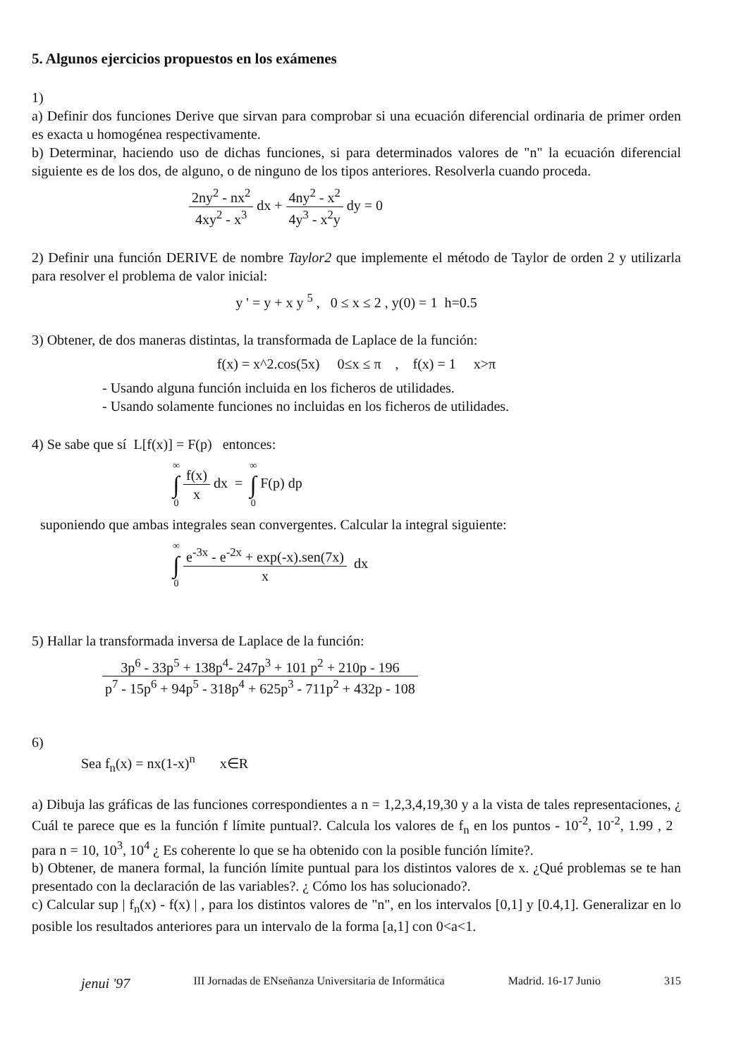5. Algunos ejercicios propuestos en los exámenes
1)
a) Definir dos funciones Derive que sirvan para comprobar si una ecuación diferencial ordinaria de primer orden es exacta u homogénea respectivamente.
b) Determinar, haciendo uso de dichas funciones, si para determinados valores de "n" la ecuación diferencial siguiente es de los dos, de alguno, o de ninguno de los tipos anteriores. Resolverla cuando proceda.
2ny<sup>2</sup> - nx<sup>2</sup> 4xy<sup>2</sup> - x<sup>3</sup> dx + 4ny<sup>2</sup> - x<sup>2</sup> 4y<sup>3</sup> - x<sup>2</sup>y dy = 0
2) Definir una función DERIVE de nombre Taylor2 que implemente el método de Taylor de orden 2 y utilizarla para resolver el problema de valor inicial:
y ' = y + x y <sup>5</sup> , 0 ≤ x ≤ 2 , y(0) = 1 h=0.5
3) Obtener, de dos maneras distintas, la transformada de Laplace de la función:
f(x) = x^2.cos(5x) 0≤x ≤ π , f(x) = 1 x>π
- Usando alguna función incluida en los ficheros de utilidades.
- Usando solamente funciones no incluidas en los ficheros de utilidades.
4) Se sabe que sí L[f(x)] = F(p) entonces:
∞ ∫ 0 f(x) x dx = ∞ ∫ 0 F(p) dp
suponiendo que ambas integrales sean convergentes. Calcular la integral siguiente:
∞ ∫ 0 e<sup>-3x</sup> - e<sup>-2x</sup> + exp(-x).sen(7x) x dx
5) Hallar la transformada inversa de Laplace de la función:
3p<sup>6</sup> - 33p<sup>5</sup> + 138p<sup>4</sup>- 247p<sup>3</sup> + 101 p<sup>2</sup> + 210p - 196 p<sup>7</sup> - 15p<sup>6</sup> + 94p<sup>5</sup> - 318p<sup>4</sup> + 625p<sup>3</sup> - 711p<sup>2</sup> + 432p - 108
6)
Sea f<sub>n</sub>(x) = nx(1-x)<sup>n</sup> x∈R
a) Dibuja las gráficas de las funciones correspondientes a n = 1,2,3,4,19,30 y a la vista de tales representaciones, ¿ Cuál te parece que es la función f límite puntual?. Calcula los valores de f<sub>n</sub> en los puntos - 10<sup>-2</sup>, 10<sup>-2</sup>, 1.99 , 2 para n = 10, 10<sup>3</sup>, 10<sup>4</sup> ¿ Es coherente lo que se ha obtenido con la posible función límite?.
b) Obtener, de manera formal, la función límite puntual para los distintos valores de x. ¿Qué problemas se te han presentado con la declaración de las variables?. ¿ Cómo los has solucionado?.
c) Calcular sup | f<sub>n</sub>(x) - f(x) | , para los distintos valores de "n", en los intervalos [0,1] y [0.4,1]. Generalizar en lo posible los resultados anteriores para un intervalo de la forma [a,1] con 0<a<1.
jenui '97 III Jornadas de ENseñanza Universitaria de Informática Madrid. 16-17 Junio 315